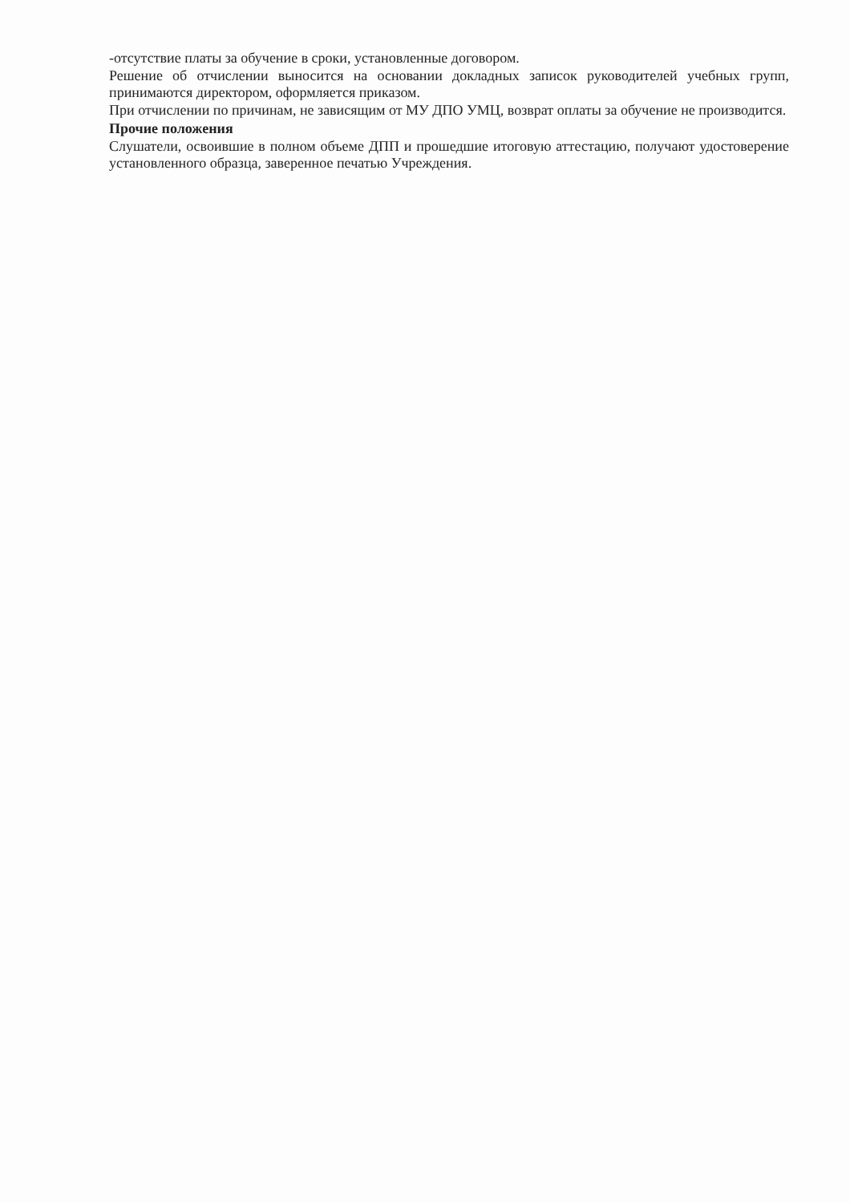-отсутствие платы за обучение в сроки, установленные договором.
Решение об отчислении выносится на основании докладных записок руководителей учебных групп, принимаются директором, оформляется приказом.
При отчислении по причинам, не зависящим от МУ ДПО УМЦ, возврат оплаты за обучение не производится.
Прочие положения
Слушатели, освоившие в полном объеме ДПП и прошедшие итоговую аттестацию, получают удостоверение установленного образца, заверенное печатью Учреждения.